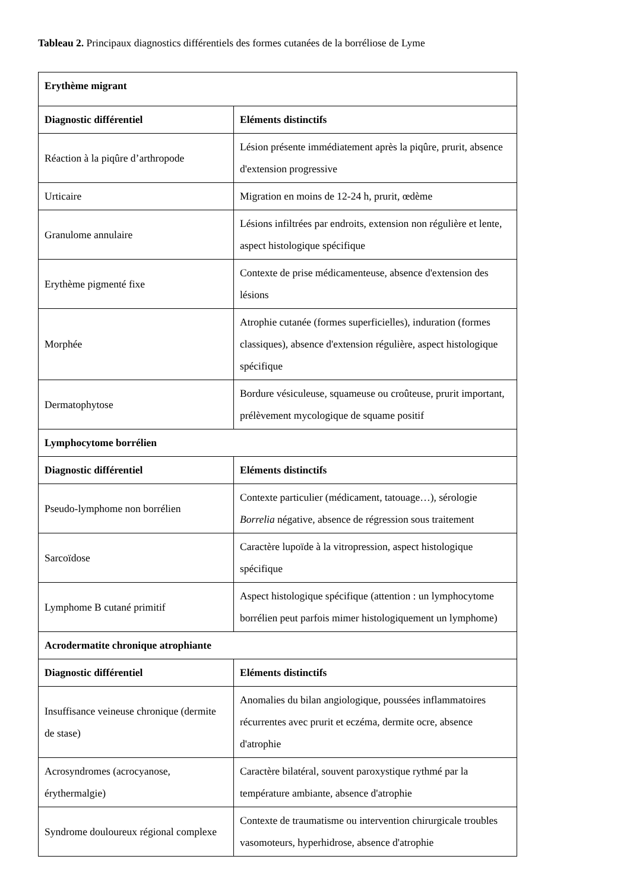Tableau 2. Principaux diagnostics différentiels des formes cutanées de la borréliose de Lyme
| Erythème migrant | |
| --- | --- |
| Diagnostic différentiel | Eléments distinctifs |
| Réaction à la piqûre d’arthropode | Lésion présente immédiatement après la piqûre, prurit, absence d'extension progressive |
| Urticaire | Migration en moins de 12-24 h, prurit, œdème |
| Granulome annulaire | Lésions infiltrées par endroits, extension non régulière et lente, aspect histologique spécifique |
| Erythème pigmenté fixe | Contexte de prise médicamenteuse, absence d'extension des lésions |
| Morphée | Atrophie cutanée (formes superficielles), induration (formes classiques), absence d'extension régulière, aspect histologique spécifique |
| Dermatophytose | Bordure vésiculeuse, squameuse ou croûteuse, prurit important, prélèvement mycologique de squame positif |
| Lymphocytome borrélien | |
| Diagnostic différentiel | Eléments distinctifs |
| Pseudo-lymphome non borrélien | Contexte particulier (médicament, tatouage…), sérologie Borrelia négative, absence de régression sous traitement |
| Sarcoïdose | Caractère lupoïde à la vitropression, aspect histologique spécifique |
| Lymphome B cutané primitif | Aspect histologique spécifique (attention : un lymphocytome borrélien peut parfois mimer histologiquement un lymphome) |
| Acrodermatite chronique atrophiante | |
| Diagnostic différentiel | Eléments distinctifs |
| Insuffisance veineuse chronique (dermite de stase) | Anomalies du bilan angiologique, poussées inflammatoires récurrentes avec prurit et eczéma, dermite ocre, absence d'atrophie |
| Acrosyndromes (acrocyanose, érythermalgie) | Caractère bilatéral, souvent paroxystique rythmé par la température ambiante, absence d'atrophie |
| Syndrome douloureux régional complexe | Contexte de traumatisme ou intervention chirurgicale troubles vasomoteurs, hyperhidrose, absence d'atrophie |